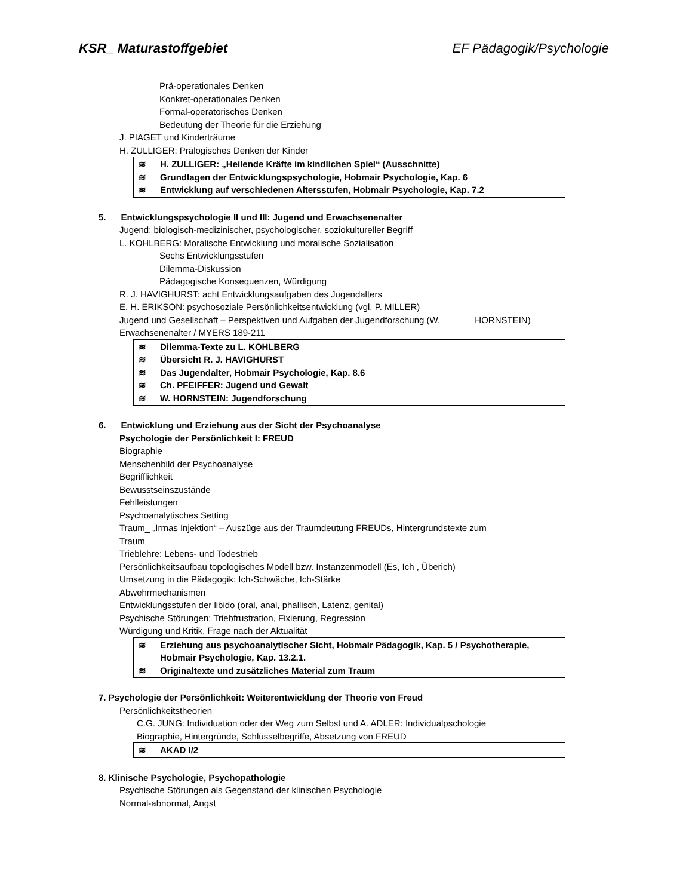KSR_ Maturastoffgebiet EF Pädagogik/Psychologie
Prä-operationales Denken
Konkret-operationales Denken
Formal-operatorisches Denken
Bedeutung der Theorie für die Erziehung
J. PIAGET und Kinderträume
H. ZULLIGER: Prälogisches Denken der Kinder
≋ H. ZULLIGER: „Heilende Kräfte im kindlichen Spiel“ (Ausschnitte)
≋ Grundlagen der Entwicklungspsychologie, Hobmair Psychologie, Kap. 6
≋ Entwicklung auf verschiedenen Altersstufen, Hobmair Psychologie, Kap. 7.2
5. Entwicklungspsychologie II und III: Jugend und Erwachsenenalter
Jugend: biologisch-medizinischer, psychologischer, soziokultureller Begriff
L. KOHLBERG: Moralische Entwicklung und moralische Sozialisation
Sechs Entwicklungsstufen
Dilemma-Diskussion
Pädagogische Konsequenzen, Würdigung
R. J. HAVIGHURST: acht Entwicklungsaufgaben des Jugendalters
E. H. ERIKSON: psychosoziale Persönlichkeitsentwicklung (vgl. P. MILLER)
Jugend und Gesellschaft – Perspektiven und Aufgaben der Jugendforschung (W. HORNSTEIN)
Erwachsenenalter / MYERS 189-211
≋ Dilemma-Texte zu L. KOHLBERG
≋ Übersicht R. J. HAVIGHURST
≋ Das Jugendalter, Hobmair Psychologie, Kap. 8.6
≋ Ch. PFEIFFER: Jugend und Gewalt
≋ W. HORNSTEIN: Jugendforschung
6. Entwicklung und Erziehung aus der Sicht der Psychoanalyse
Psychologie der Persönlichkeit I: FREUD
Biographie
Menschenbild der Psychoanalyse
Begrifflichkeit
Bewusstseinszustände
Fehlleistungen
Psychoanalytisches Setting
Traum_ „Irmas Injektion“ – Auszüge aus der Traumdeutung FREUDs, Hintergrundstexte zum
Traum
Trieblehre: Lebens- und Todestrieb
Persönlichkeitsaufbau topologisches Modell bzw. Instanzenmodell (Es, Ich , Überich)
Umsetzung in die Pädagogik: Ich-Schwäche, Ich-Stärke
Abwehrmechanismen
Entwicklungsstufen der libido (oral, anal, phallisch, Latenz, genital)
Psychische Störungen: Triebfrustration, Fixierung, Regression
Würdigung und Kritik, Frage nach der Aktualität
≋ Erziehung aus psychoanalytischer Sicht, Hobmair Pädagogik, Kap. 5 / Psychotherapie, Hobmair Psychologie, Kap. 13.2.1.
≋ Originaltexte und zusätzliches Material zum Traum
7. Psychologie der Persönlichkeit: Weiterentwicklung der Theorie von Freud
Persönlichkeitstheorien
C.G. JUNG: Individuation oder der Weg zum Selbst und A. ADLER: Individualpschologie
Biographie, Hintergründe, Schlüsselbegriffe, Absetzung von FREUD
≋ AKAD I/2
8. Klinische Psychologie, Psychopathologie
Psychische Störungen als Gegenstand der klinischen Psychologie
Normal-abnormal, Angst